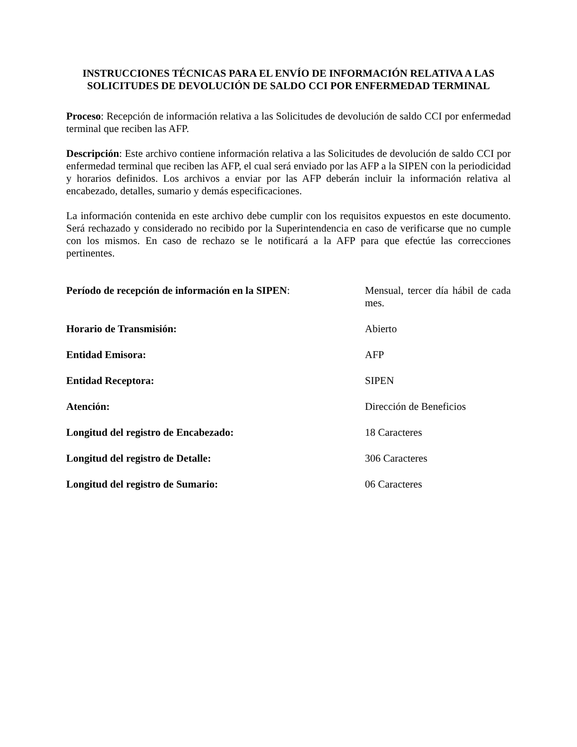INSTRUCCIONES TÉCNICAS PARA EL ENVÍO DE INFORMACIÓN RELATIVA A LAS SOLICITUDES DE DEVOLUCIÓN DE SALDO CCI POR ENFERMEDAD TERMINAL
Proceso: Recepción de información relativa a las Solicitudes de devolución de saldo CCI por enfermedad terminal que reciben las AFP.
Descripción: Este archivo contiene información relativa a las Solicitudes de devolución de saldo CCI por enfermedad terminal que reciben las AFP, el cual será enviado por las AFP a la SIPEN con la periodicidad y horarios definidos. Los archivos a enviar por las AFP deberán incluir la información relativa al encabezado, detalles, sumario y demás especificaciones.
La información contenida en este archivo debe cumplir con los requisitos expuestos en este documento. Será rechazado y considerado no recibido por la Superintendencia en caso de verificarse que no cumple con los mismos. En caso de rechazo se le notificará a la AFP para que efectúe las correcciones pertinentes.
| Período de recepción de información en la SIPEN : | Mensual, tercer día hábil de cada mes. |
| Horario de Transmisión: | Abierto |
| Entidad Emisora: | AFP |
| Entidad Receptora: | SIPEN |
| Atención: | Dirección de Beneficios |
| Longitud del registro de Encabezado: | 18 Caracteres |
| Longitud del registro de Detalle: | 306 Caracteres |
| Longitud del registro de Sumario: | 06 Caracteres |